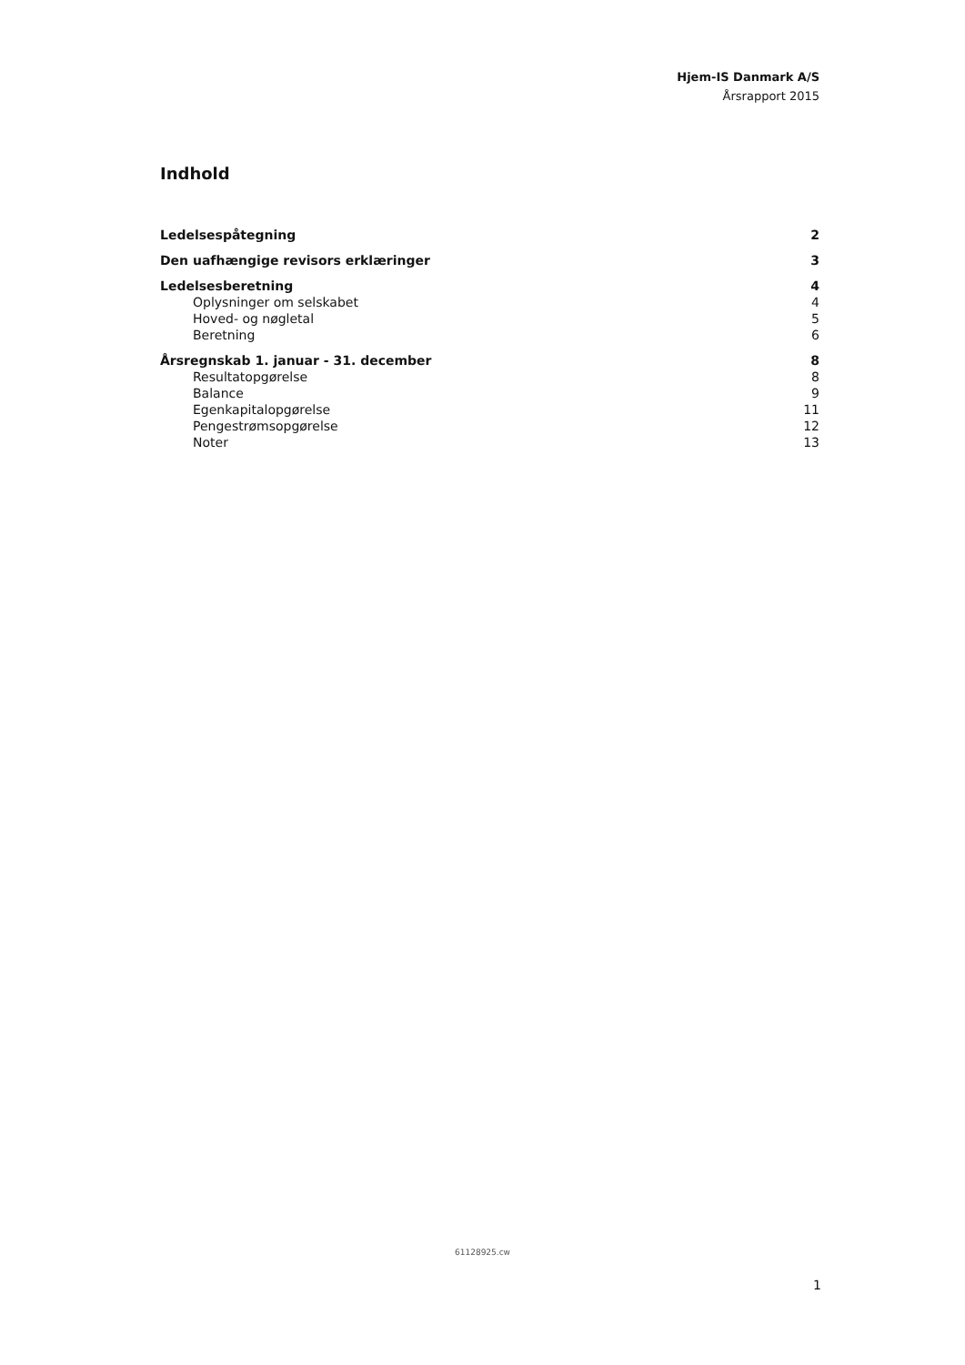Hjem-IS Danmark A/S
Årsrapport 2015
Indhold
Ledelsespåtegning 2
Den uafhængige revisors erklæringer 3
Ledelsesberetning 4
Oplysninger om selskabet 4
Hoved- og nøgletal 5
Beretning 6
Årsregnskab 1. januar - 31. december 8
Resultatopgørelse 8
Balance 9
Egenkapitalopgørelse 11
Pengestrømsopgørelse 12
Noter 13
61128925.cw
1